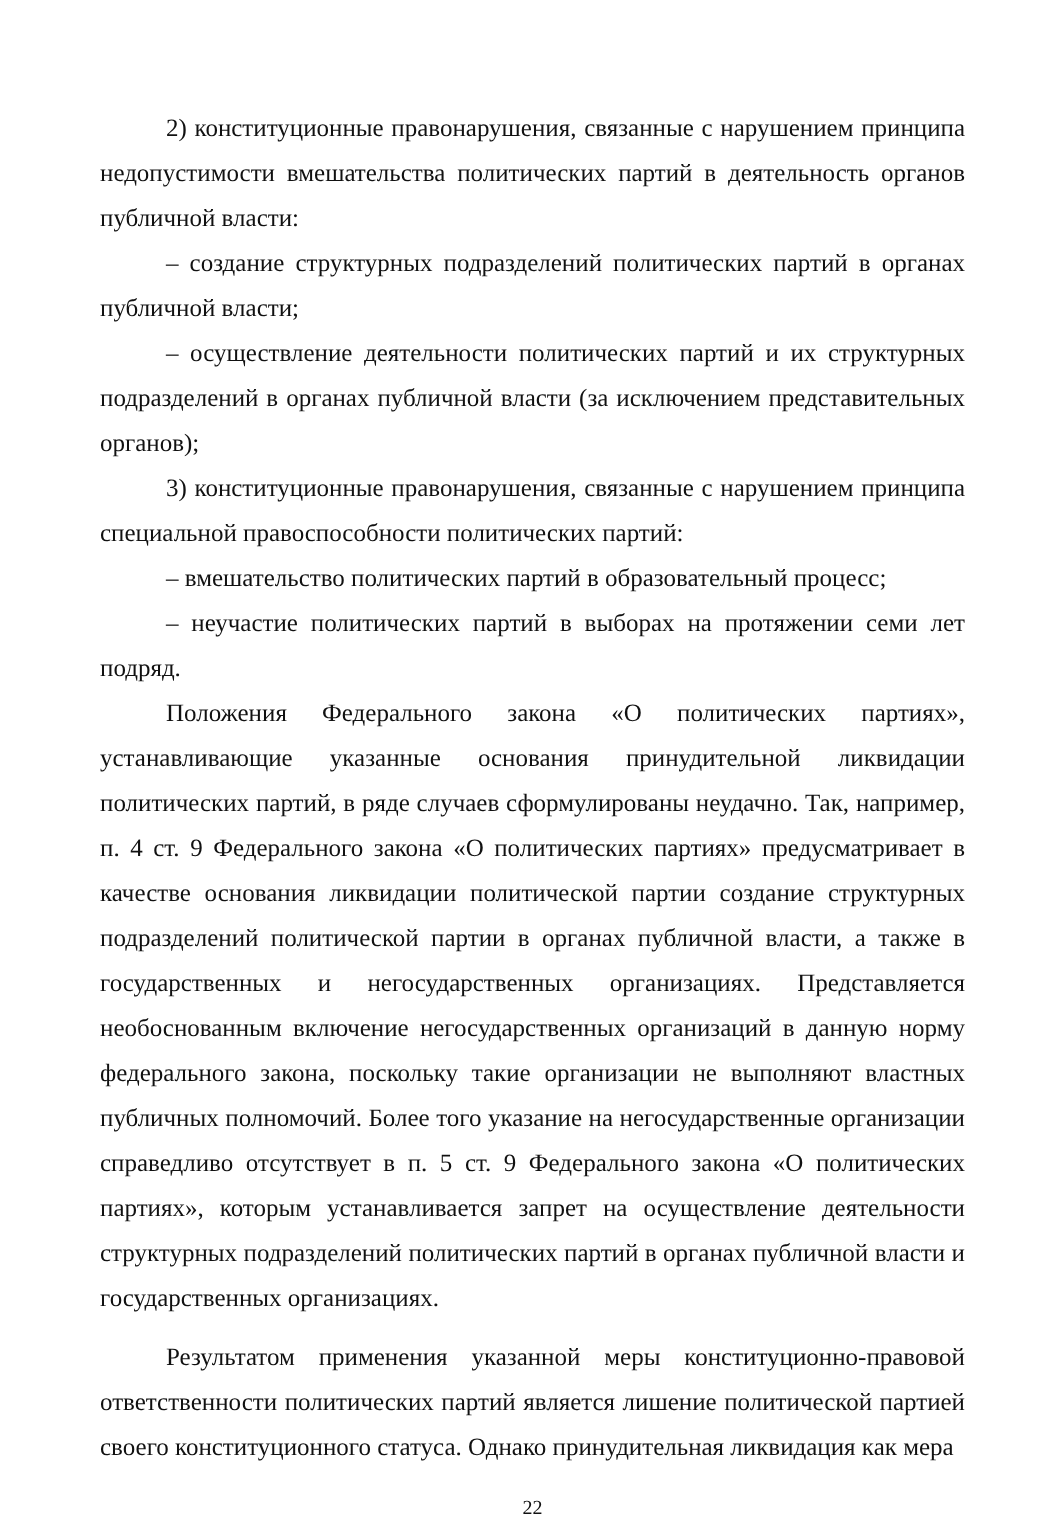2) конституционные правонарушения, связанные с нарушением принципа недопустимости вмешательства политических партий в деятельность органов публичной власти:
– создание структурных подразделений политических партий в органах публичной власти;
– осуществление деятельности политических партий и их структурных подразделений в органах публичной власти (за исключением представительных органов);
3) конституционные правонарушения, связанные с нарушением принципа специальной правоспособности политических партий:
– вмешательство политических партий в образовательный процесс;
– неучастие политических партий в выборах на протяжении семи лет подряд.
Положения Федерального закона «О политических партиях», устанавливающие указанные основания принудительной ликвидации политических партий, в ряде случаев сформулированы неудачно. Так, например, п. 4 ст. 9 Федерального закона «О политических партиях» предусматривает в качестве основания ликвидации политической партии создание структурных подразделений политической партии в органах публичной власти, а также в государственных и негосударственных организациях. Представляется необоснованным включение негосударственных организаций в данную норму федерального закона, поскольку такие организации не выполняют властных публичных полномочий. Более того указание на негосударственные организации справедливо отсутствует в п. 5 ст. 9 Федерального закона «О политических партиях», которым устанавливается запрет на осуществление деятельности структурных подразделений политических партий в органах публичной власти и государственных организациях.
Результатом применения указанной меры конституционно-правовой ответственности политических партий является лишение политической партией своего конституционного статуса. Однако принудительная ликвидация как мера
22